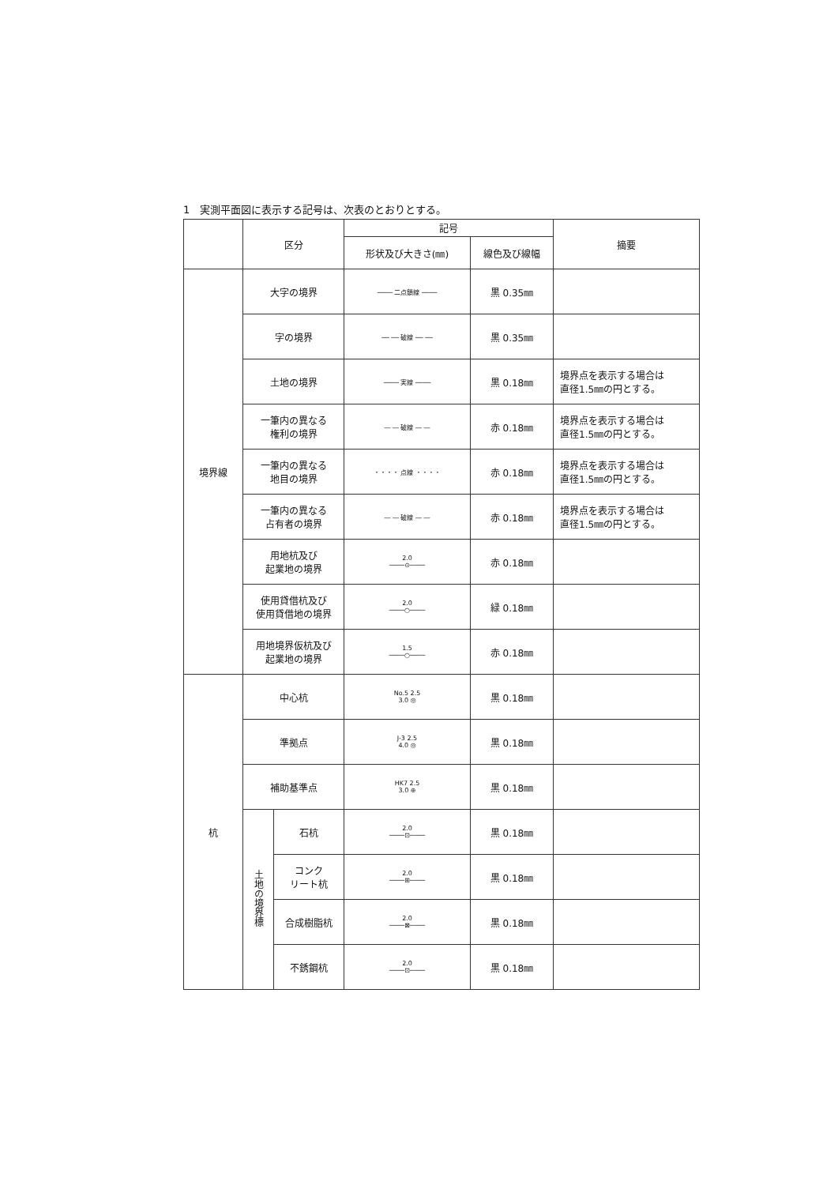1　実測平面図に表示する記号は、次表のとおりとする。
| | 区分 | | 記号 | | 摘要 |
| --- | --- | --- | --- | --- | --- |
| | | | 形状及び大きさ(㎜) | 線色及び線幅 | |
| 境界線 | 大字の境界 | | ──── 二点鎖線 ──── | 黒 0.35㎜ | |
| | 字の境界 | | ── ── 破線 ── ── | 黒 0.35㎜ | |
| | 土地の境界 | | ──── 実線 ──── | 黒 0.18㎜ | 境界点を表示する場合は 直径1.5㎜の円とする。 |
| | 一筆内の異なる 権利の境界 | | ― ― 破線 ― ― | 赤 0.18㎜ | 境界点を表示する場合は 直径1.5㎜の円とする。 |
| | 一筆内の異なる 地目の境界 | | ・・・・ 点線 ・・・・ | 赤 0.18㎜ | 境界点を表示する場合は 直径1.5㎜の円とする。 |
| | 一筆内の異なる 占有者の境界 | | ― ― 破線 ― ― | 赤 0.18㎜ | 境界点を表示する場合は 直径1.5㎜の円とする。 |
| | 用地杭及び 起業地の境界 | | 2.0 ────⊙──── | 赤 0.18㎜ | |
| | 使用貸借杭及び 使用貸借地の境界 | | 2.0 ────○──── | 緑 0.18㎜ | |
| | 用地境界仮杭及び 起業地の境界 | | 1.5 ────○──── | 赤 0.18㎜ | |
| 杭 | 中心杭 | | No.5 2.5 3.0 ◎ | 黒 0.18㎜ | |
| | 準拠点 | | J-3 2.5 4.0 ◎ | 黒 0.18㎜ | |
| | 補助基準点 | | HK7 2.5 3.0 ⊕ | 黒 0.18㎜ | |
| | 土地の境界標 | 石杭 | 2.0 ────⊡──── | 黒 0.18㎜ | |
| | | コンク リート杭 | 2.0 ────⊞──── | 黒 0.18㎜ | |
| | | 合成樹脂杭 | 2.0 ────⊠──── | 黒 0.18㎜ | |
| | | 不銹鋼杭 | 2.0 ────⊡──── | 黒 0.18㎜ | |